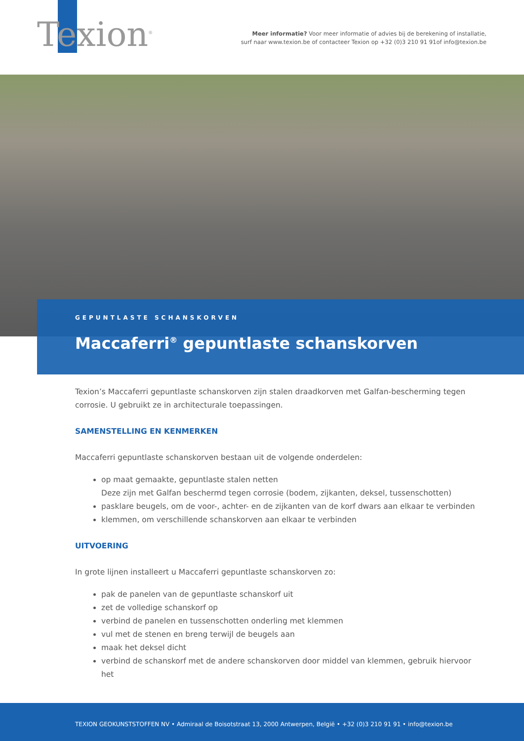Texion<sup>®</sup>
Meer informatie? Voor meer informatie of advies bij de berekening of installatie,
surf naar www.texion.be of contacteer Texion op +32 (0)3 210 91 91of info@texion.be
GEPUNTLASTE SCHANSKORVEN
Maccaferri<sup>®</sup> gepuntlaste schanskorven
Texion’s Maccaferri gepuntlaste schanskorven zijn stalen draadkorven met Galfan-bescherming tegen corrosie. U gebruikt ze in architecturale toepassingen.
SAMENSTELLING EN KENMERKEN
Maccaferri gepuntlaste schanskorven bestaan uit de volgende onderdelen:
op maat gemaakte, gepuntlaste stalen netten
Deze zijn met Galfan beschermd tegen corrosie (bodem, zijkanten, deksel, tussenschotten)
pasklare beugels, om de voor-, achter- en de zijkanten van de korf dwars aan elkaar te verbinden
klemmen, om verschillende schanskorven aan elkaar te verbinden
UITVOERING
In grote lijnen installeert u Maccaferri gepuntlaste schanskorven zo:
pak de panelen van de gepuntlaste schanskorf uit
zet de volledige schanskorf op
verbind de panelen en tussenschotten onderling met klemmen
vul met de stenen en breng terwijl de beugels aan
maak het deksel dicht
verbind de schanskorf met de andere schanskorven door middel van klemmen, gebruik hiervoor het
TEXION GEOKUNSTSTOFFEN NV • Admiraal de Boisotstraat 13, 2000 Antwerpen, België • +32 (0)3 210 91 91 • info@texion.be